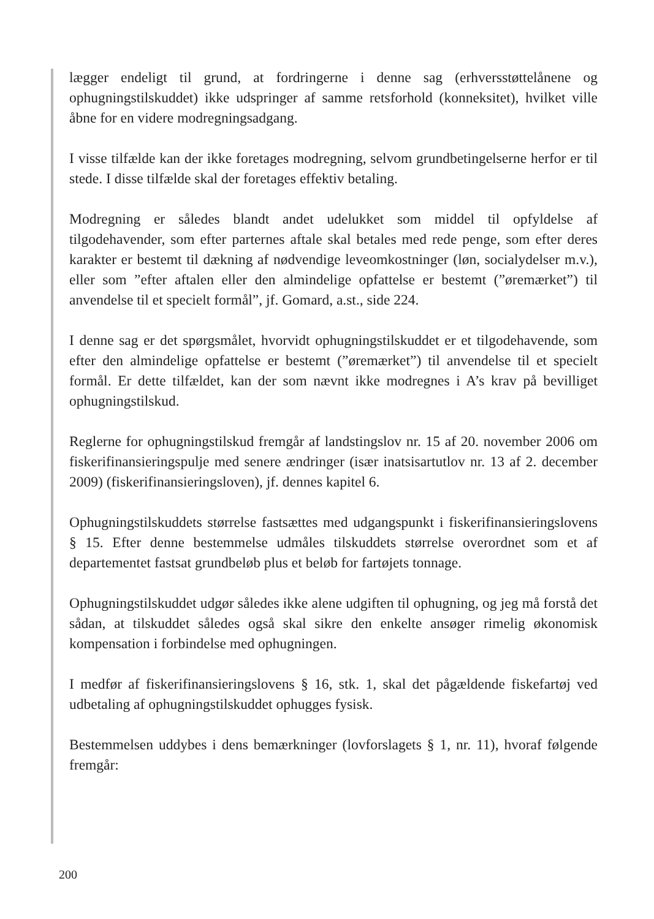lægger endeligt til grund, at fordringerne i denne sag (erhversstøttelånene og ophugningstilskuddet) ikke udspringer af samme retsforhold (konneksitet), hvilket ville åbne for en videre modregningsadgang.
I visse tilfælde kan der ikke foretages modregning, selvom grundbetingelserne herfor er til stede. I disse tilfælde skal der foretages effektiv betaling.
Modregning er således blandt andet udelukket som middel til opfyldelse af tilgodehavender, som efter parternes aftale skal betales med rede penge, som efter deres karakter er bestemt til dækning af nødvendige leveomkostninger (løn, socialydelser m.v.), eller som ”efter aftalen eller den almindelige opfattelse er bestemt (”øremærket”) til anvendelse til et specielt formål”, jf. Gomard, a.st., side 224.
I denne sag er det spørgsmålet, hvorvidt ophugningstilskuddet er et tilgodehavende, som efter den almindelige opfattelse er bestemt (”øremærket”) til anvendelse til et specielt formål. Er dette tilfældet, kan der som nævnt ikke modregnes i A’s krav på bevilliget ophugningstilskud.
Reglerne for ophugningstilskud fremgår af landstingslov nr. 15 af 20. november 2006 om fiskerifinansieringspulje med senere ændringer (især inatsisartutlov nr. 13 af 2. december 2009) (fiskerifinansieringsloven), jf. dennes kapitel 6.
Ophugningstilskuddets størrelse fastsættes med udgangspunkt i fiskerifinansieringslovens § 15. Efter denne bestemmelse udmåles tilskuddets størrelse overordnet som et af departementet fastsat grundbeløb plus et beløb for fartøjets tonnage.
Ophugningstilskuddet udgør således ikke alene udgiften til ophugning, og jeg må forstå det sådan, at tilskuddet således også skal sikre den enkelte ansøger rimelig økonomisk kompensation i forbindelse med ophugningen.
I medfør af fiskerifinansieringslovens § 16, stk. 1, skal det pågældende fiskefartøj ved udbetaling af ophugningstilskuddet ophugges fysisk.
Bestemmelsen uddybes i dens bemærkninger (lovforslagets § 1, nr. 11), hvoraf følgende fremgår:
200